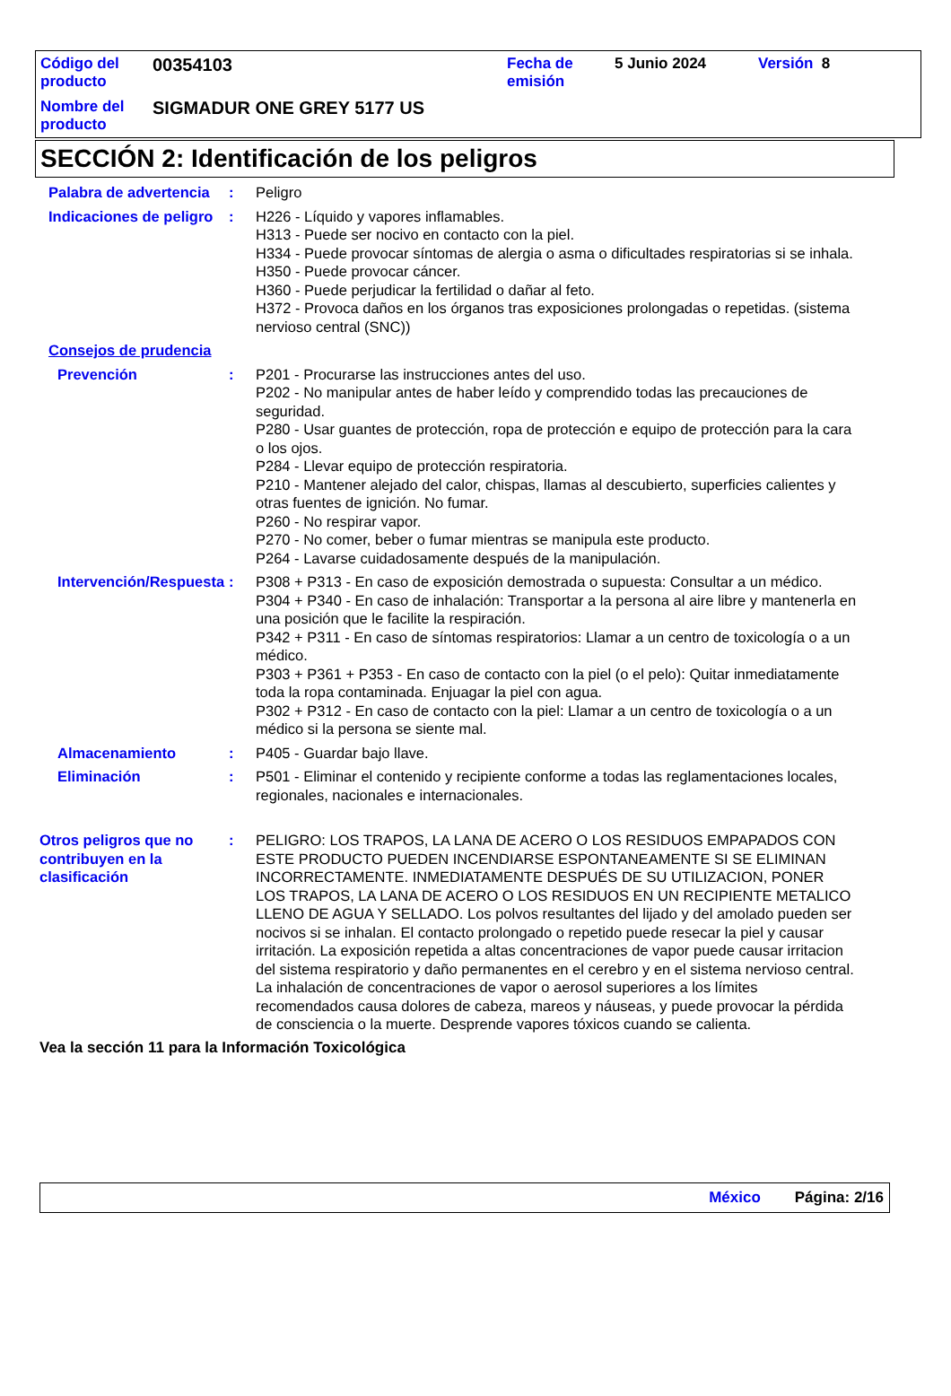| Código del producto | 00354103 | Fecha de emisión | 5 Junio 2024 | Versión 8 |
| Nombre del producto | SIGMADUR ONE GREY 5177 US | | | |
SECCIÓN 2: Identificación de los peligros
Palabra de advertencia : Peligro
Indicaciones de peligro : H226 - Líquido y vapores inflamables.
H313 - Puede ser nocivo en contacto con la piel.
H334 - Puede provocar síntomas de alergia o asma o dificultades respiratorias si se inhala.
H350 - Puede provocar cáncer.
H360 - Puede perjudicar la fertilidad o dañar al feto.
H372 - Provoca daños en los órganos tras exposiciones prolongadas o repetidas. (sistema nervioso central (SNC))
Consejos de prudencia
Prevención : P201 - Procurarse las instrucciones antes del uso.
P202 - No manipular antes de haber leído y comprendido todas las precauciones de seguridad.
P280 - Usar guantes de protección, ropa de protección e equipo de protección para la cara o los ojos.
P284 - Llevar equipo de protección respiratoria.
P210 - Mantener alejado del calor, chispas, llamas al descubierto, superficies calientes y otras fuentes de ignición. No fumar.
P260 - No respirar vapor.
P270 - No comer, beber o fumar mientras se manipula este producto.
P264 - Lavarse cuidadosamente después de la manipulación.
Intervención/Respuesta : P308 + P313 - En caso de exposición demostrada o supuesta: Consultar a un médico.
P304 + P340 - En caso de inhalación: Transportar a la persona al aire libre y mantenerla en una posición que le facilite la respiración.
P342 + P311 - En caso de síntomas respiratorios: Llamar a un centro de toxicología o a un médico.
P303 + P361 + P353 - En caso de contacto con la piel (o el pelo): Quitar inmediatamente toda la ropa contaminada. Enjuagar la piel con agua.
P302 + P312 - En caso de contacto con la piel: Llamar a un centro de toxicología o a un médico si la persona se siente mal.
Almacenamiento : P405 - Guardar bajo llave.
Eliminación : P501 - Eliminar el contenido y recipiente conforme a todas las reglamentaciones locales, regionales, nacionales e internacionales.
Otros peligros que no contribuyen en la clasificación
: PELIGRO: LOS TRAPOS, LA LANA DE ACERO O LOS RESIDUOS EMPAPADOS CON ESTE PRODUCTO PUEDEN INCENDIARSE ESPONTANEAMENTE SI SE ELIMINAN INCORRECTAMENTE. INMEDIATAMENTE DESPUÉS DE SU UTILIZACION, PONER LOS TRAPOS, LA LANA DE ACERO O LOS RESIDUOS EN UN RECIPIENTE METALICO LLENO DE AGUA Y SELLADO. Los polvos resultantes del lijado y del amolado pueden ser nocivos si se inhalan. El contacto prolongado o repetido puede resecar la piel y causar irritación. La exposición repetida a altas concentraciones de vapor puede causar irritacion del sistema respiratorio y daño permanentes en el cerebro y en el sistema nervioso central. La inhalación de concentraciones de vapor o aerosol superiores a los límites recomendados causa dolores de cabeza, mareos y náuseas, y puede provocar la pérdida de consciencia o la muerte. Desprende vapores tóxicos cuando se calienta.
Vea la sección 11 para la Información Toxicológica
México Página: 2/16